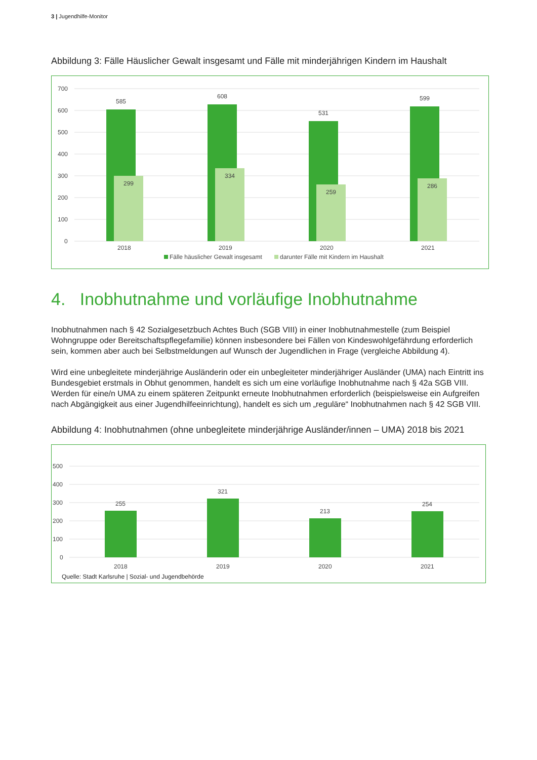3 | Jugendhilfe-Monitor
Abbildung 3: Fälle Häuslicher Gewalt insgesamt und Fälle mit minderjährigen Kindern im Haushalt
700
600
500
400
300
200
100
0
585
299
608
334
531
259
599
286
2018
2019
2020
2021
Fälle häuslicher Gewalt insgesamt
darunter Fälle mit Kindern im Haushalt
4. Inobhutnahme und vorläufige Inobhutnahme
Inobhutnahmen nach § 42 Sozialgesetzbuch Achtes Buch (SGB VIII) in einer Inobhutnahmestelle (zum Beispiel Wohngruppe oder Bereitschaftspflegefamilie) können insbesondere bei Fällen von Kindeswohlgefährdung erforderlich sein, kommen aber auch bei Selbstmeldungen auf Wunsch der Jugendlichen in Frage (vergleiche Abbildung 4).
Wird eine unbegleitete minderjährige Ausländerin oder ein unbegleiteter minderjähriger Ausländer (UMA) nach Eintritt ins Bundesgebiet erstmals in Obhut genommen, handelt es sich um eine vorläufige Inobhutnahme nach § 42a SGB VIII. Werden für eine/n UMA zu einem späteren Zeitpunkt erneute Inobhutnahmen erforderlich (beispielsweise ein Aufgreifen nach Abgängigkeit aus einer Jugendhilfeeinrichtung), handelt es sich um „reguläre“ Inobhutnahmen nach § 42 SGB VIII.
Abbildung 4: Inobhutnahmen (ohne unbegleitete minderjährige Ausländer/innen – UMA) 2018 bis 2021
500
400
300
200
100
0
255
321
213
254
2018
2019
2020
2021
Quelle: Stadt Karlsruhe | Sozial- und Jugendbehörde